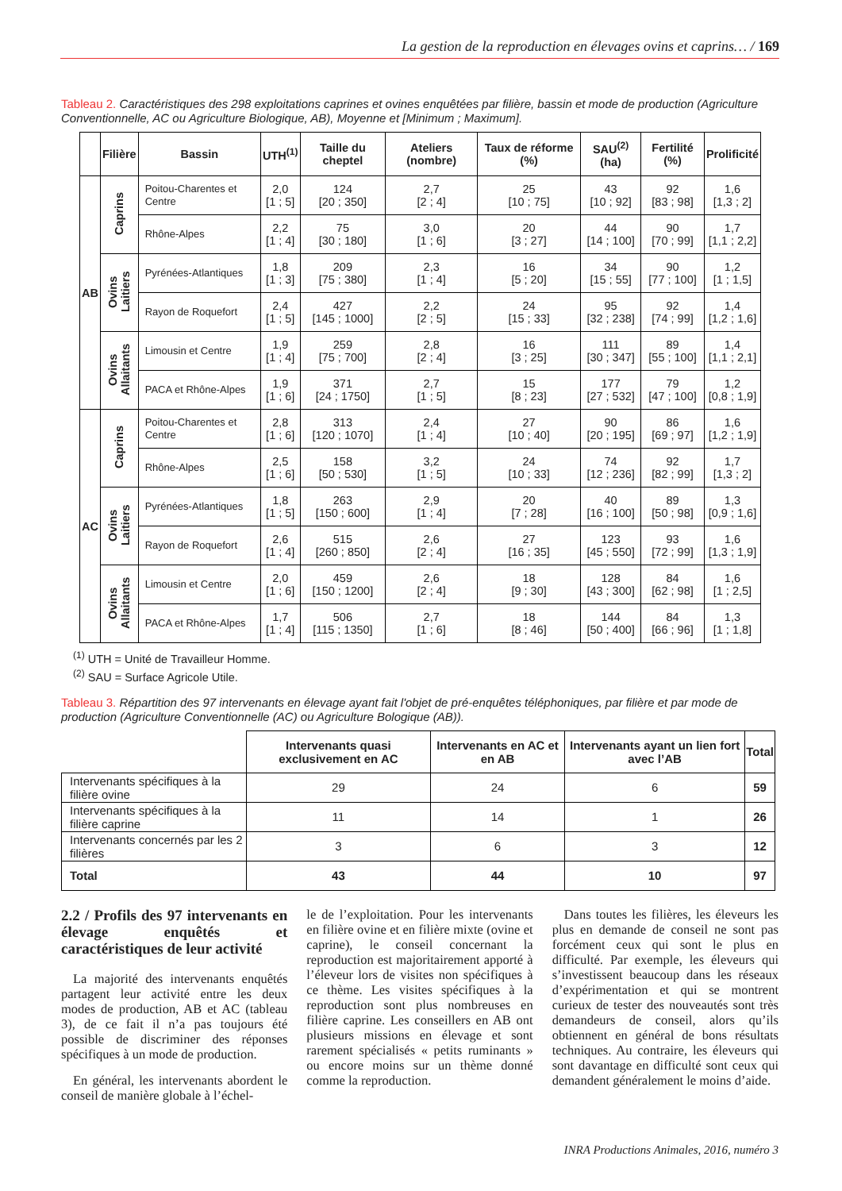La gestion de la reproduction en élevages ovins et caprins… / 169
Tableau 2. Caractéristiques des 298 exploitations caprines et ovines enquêtées par filière, bassin et mode de production (Agriculture Conventionnelle, AC ou Agriculture Biologique, AB), Moyenne et [Minimum ; Maximum].
| | Filière | Bassin | UTH<sup>(1)</sup> | Taille du cheptel | Ateliers (nombre) | Taux de réforme (%) | SAU<sup>(2)</sup> (ha) | Fertilité (%) | Prolificité |
| --- | --- | --- | --- | --- | --- | --- | --- | --- | --- |
| AB | Caprins | Poitou-Charentes et Centre | 2,0 [1 ; 5] | 124 [20 ; 350] | 2,7 [2 ; 4] | 25 [10 ; 75] | 43 [10 ; 92] | 92 [83 ; 98] | 1,6 [1,3 ; 2] |
| | | Rhône-Alpes | 2,2 [1 ; 4] | 75 [30 ; 180] | 3,0 [1 ; 6] | 20 [3 ; 27] | 44 [14 ; 100] | 90 [70 ; 99] | 1,7 [1,1 ; 2,2] |
| | Ovins Laitiers | Pyrénées-Atlantiques | 1,8 [1 ; 3] | 209 [75 ; 380] | 2,3 [1 ; 4] | 16 [5 ; 20] | 34 [15 ; 55] | 90 [77 ; 100] | 1,2 [1 ; 1,5] |
| | | Rayon de Roquefort | 2,4 [1 ; 5] | 427 [145 ; 1000] | 2,2 [2 ; 5] | 24 [15 ; 33] | 95 [32 ; 238] | 92 [74 ; 99] | 1,4 [1,2 ; 1,6] |
| | Ovins Allaitants | Limousin et Centre | 1,9 [1 ; 4] | 259 [75 ; 700] | 2,8 [2 ; 4] | 16 [3 ; 25] | 111 [30 ; 347] | 89 [55 ; 100] | 1,4 [1,1 ; 2,1] |
| | | PACA et Rhône-Alpes | 1,9 [1 ; 6] | 371 [24 ; 1750] | 2,7 [1 ; 5] | 15 [8 ; 23] | 177 [27 ; 532] | 79 [47 ; 100] | 1,2 [0,8 ; 1,9] |
| AC | Caprins | Poitou-Charentes et Centre | 2,8 [1 ; 6] | 313 [120 ; 1070] | 2,4 [1 ; 4] | 27 [10 ; 40] | 90 [20 ; 195] | 86 [69 ; 97] | 1,6 [1,2 ; 1,9] |
| | | Rhône-Alpes | 2,5 [1 ; 6] | 158 [50 ; 530] | 3,2 [1 ; 5] | 24 [10 ; 33] | 74 [12 ; 236] | 92 [82 ; 99] | 1,7 [1,3 ; 2] |
| | Ovins Laitiers | Pyrénées-Atlantiques | 1,8 [1 ; 5] | 263 [150 ; 600] | 2,9 [1 ; 4] | 20 [7 ; 28] | 40 [16 ; 100] | 89 [50 ; 98] | 1,3 [0,9 ; 1,6] |
| | | Rayon de Roquefort | 2,6 [1 ; 4] | 515 [260 ; 850] | 2,6 [2 ; 4] | 27 [16 ; 35] | 123 [45 ; 550] | 93 [72 ; 99] | 1,6 [1,3 ; 1,9] |
| | Ovins Allaitants | Limousin et Centre | 2,0 [1 ; 6] | 459 [150 ; 1200] | 2,6 [2 ; 4] | 18 [9 ; 30] | 128 [43 ; 300] | 84 [62 ; 98] | 1,6 [1 ; 2,5] |
| | | PACA et Rhône-Alpes | 1,7 [1 ; 4] | 506 [115 ; 1350] | 2,7 [1 ; 6] | 18 [8 ; 46] | 144 [50 ; 400] | 84 [66 ; 96] | 1,3 [1 ; 1,8] |
<sup>(1)</sup> UTH = Unité de Travailleur Homme.
<sup>(2)</sup> SAU = Surface Agricole Utile.
Tableau 3. Répartition des 97 intervenants en élevage ayant fait l'objet de pré-enquêtes téléphoniques, par filière et par mode de production (Agriculture Conventionnelle (AC) ou Agriculture Bologique (AB)).
| | Intervenants quasi exclusivement en AC | Intervenants en AC et en AB | Intervenants ayant un lien fort avec l’AB | Total |
| --- | --- | --- | --- | --- |
| Intervenants spécifiques à la filière ovine | 29 | 24 | 6 | 59 |
| Intervenants spécifiques à la filière caprine | 11 | 14 | 1 | 26 |
| Intervenants concernés par les 2 filières | 3 | 6 | 3 | 12 |
| Total | 43 | 44 | 10 | 97 |
2.2 / Profils des 97 intervenants en élevage enquêtés et caractéristiques de leur activité
La majorité des intervenants enquêtés partagent leur activité entre les deux modes de production, AB et AC (tableau 3), de ce fait il n’a pas toujours été possible de discriminer des réponses spécifiques à un mode de production.
En général, les intervenants abordent le conseil de manière globale à l’échel-
le de l’exploitation. Pour les intervenants en filière ovine et en filière mixte (ovine et caprine), le conseil concernant la reproduction est majoritairement apporté à l’éleveur lors de visites non spécifiques à ce thème. Les visites spécifiques à la reproduction sont plus nombreuses en filière caprine. Les conseillers en AB ont plusieurs missions en élevage et sont rarement spécialisés « petits ruminants » ou encore moins sur un thème donné comme la reproduction.
Dans toutes les filières, les éleveurs les plus en demande de conseil ne sont pas forcément ceux qui sont le plus en difficulté. Par exemple, les éleveurs qui s’investissent beaucoup dans les réseaux d’expérimentation et qui se montrent curieux de tester des nouveautés sont très demandeurs de conseil, alors qu’ils obtiennent en général de bons résultats techniques. Au contraire, les éleveurs qui sont davantage en difficulté sont ceux qui demandent généralement le moins d’aide.
INRA Productions Animales, 2016, numéro 3